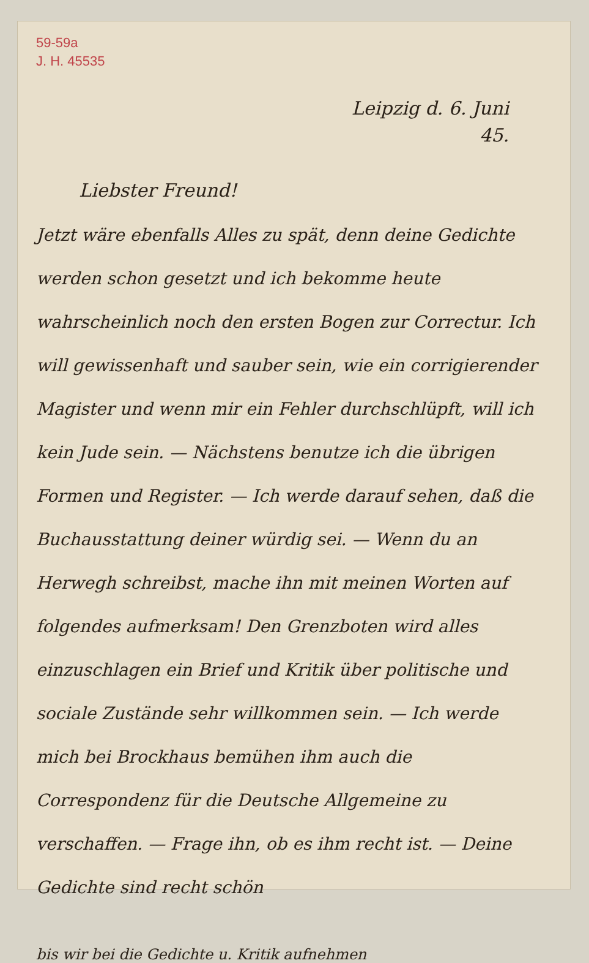59-59a
J. H. 45535
Leipzig d. 6. Juni
45.
Liebster Freund!
Jetzt wäre ebenfalls Alles zu spät, denn deine Gedichte werden schon gesetzt und ich bekomme heute wahrscheinlich noch den ersten Bogen zur Correctur. Ich will gewissenhaft und sauber sein, wie ein corrigierender Magister und wenn mir ein Fehler durchschlüpft, will ich kein Jude sein. — Nächstens benutze ich die übrigen Formen und Register. — Ich werde darauf sehen, daß die Buchausstattung deiner würdig sei. — Wenn du an Herwegh schreibst, mache ihn mit meinen Worten auf folgendes aufmerksam! Den Grenzboten wird alles einzuschlagen ein Brief und Kritik über politische und sociale Zustände sehr willkommen sein. — Ich werde mich bei Brockhaus bemühen ihm auch die Correspondenz für die Deutsche Allgemeine zu verschaffen. — Frage ihn, ob es ihm recht ist. — Deine Gedichte sind recht schön
bis wir bei die Gedichte u. Kritik aufnehmen